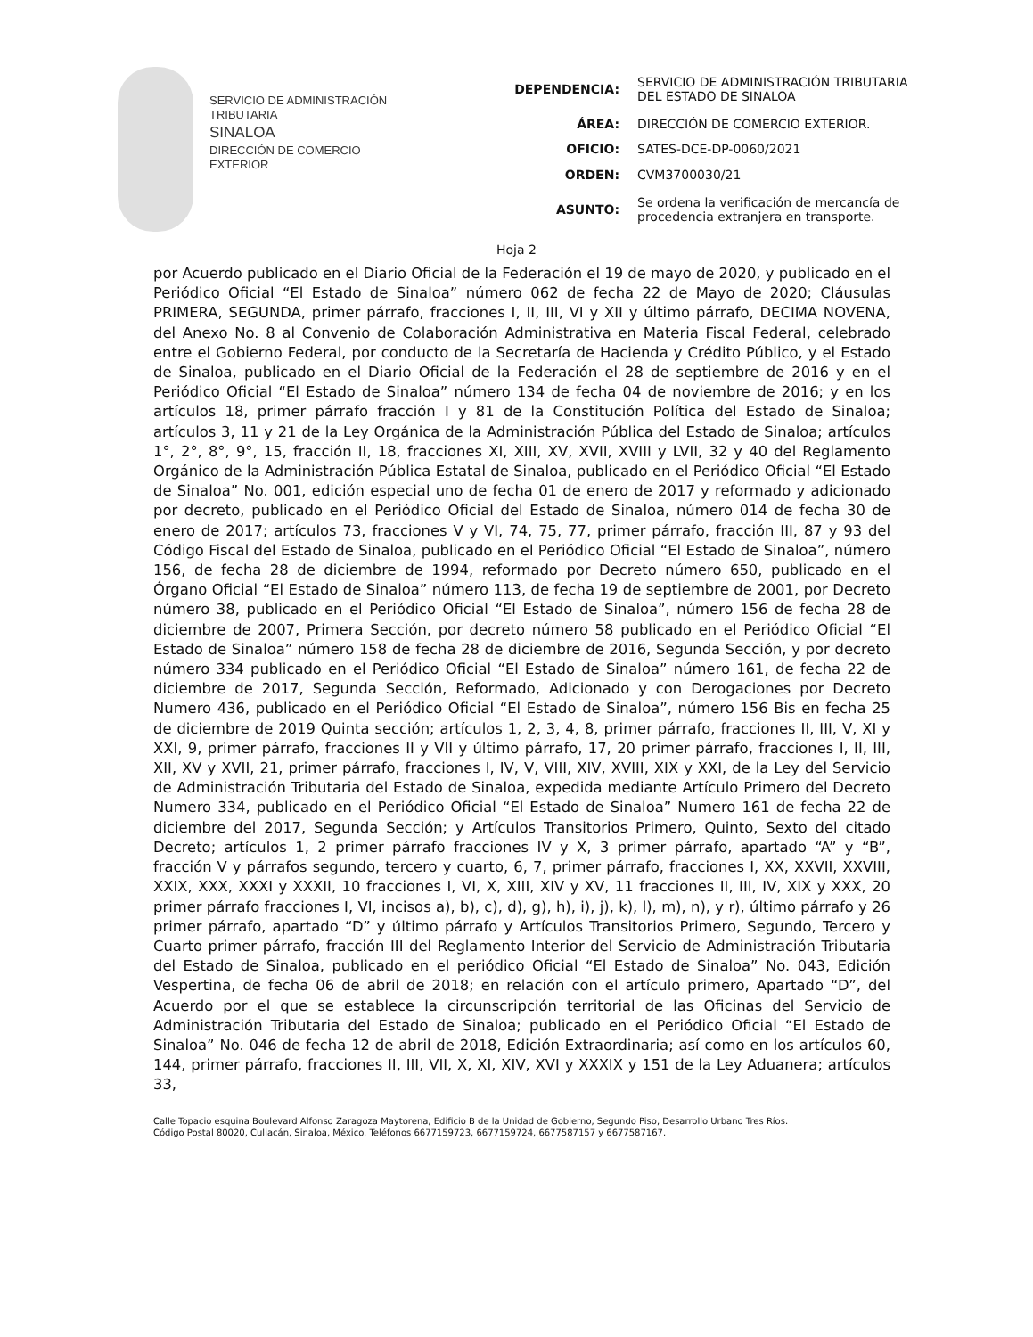SERVICIO DE ADMINISTRACIÓN
TRIBUTARIA
SINALOA
DIRECCIÓN DE COMERCIO
EXTERIOR
| DEPENDENCIA: | SERVICIO DE ADMINISTRACIÓN TRIBUTARIA DEL ESTADO DE SINALOA |
| ÁREA: | DIRECCIÓN DE COMERCIO EXTERIOR. |
| OFICIO: | SATES-DCE-DP-0060/2021 |
| ORDEN: | CVM3700030/21 |
| ASUNTO: | Se ordena la verificación de mercancía de procedencia extranjera en transporte. |
Hoja 2
por Acuerdo publicado en el Diario Oficial de la Federación el 19 de mayo de 2020, y publicado en el Periódico Oficial “El Estado de Sinaloa” número 062 de fecha 22 de Mayo de 2020; Cláusulas PRIMERA, SEGUNDA, primer párrafo, fracciones I, II, III, VI y XII y último párrafo, DECIMA NOVENA, del Anexo No. 8 al Convenio de Colaboración Administrativa en Materia Fiscal Federal, celebrado entre el Gobierno Federal, por conducto de la Secretaría de Hacienda y Crédito Público, y el Estado de Sinaloa, publicado en el Diario Oficial de la Federación el 28 de septiembre de 2016 y en el Periódico Oficial “El Estado de Sinaloa” número 134 de fecha 04 de noviembre de 2016; y en los artículos 18, primer párrafo fracción I y 81 de la Constitución Política del Estado de Sinaloa; artículos 3, 11 y 21 de la Ley Orgánica de la Administración Pública del Estado de Sinaloa; artículos 1°, 2°, 8°, 9°, 15, fracción II, 18, fracciones XI, XIII, XV, XVII, XVIII y LVII, 32 y 40 del Reglamento Orgánico de la Administración Pública Estatal de Sinaloa, publicado en el Periódico Oficial “El Estado de Sinaloa” No. 001, edición especial uno de fecha 01 de enero de 2017 y reformado y adicionado por decreto, publicado en el Periódico Oficial del Estado de Sinaloa, número 014 de fecha 30 de enero de 2017; artículos 73, fracciones V y VI, 74, 75, 77, primer párrafo, fracción III, 87 y 93 del Código Fiscal del Estado de Sinaloa, publicado en el Periódico Oficial “El Estado de Sinaloa”, número 156, de fecha 28 de diciembre de 1994, reformado por Decreto número 650, publicado en el Órgano Oficial “El Estado de Sinaloa” número 113, de fecha 19 de septiembre de 2001, por Decreto número 38, publicado en el Periódico Oficial “El Estado de Sinaloa”, número 156 de fecha 28 de diciembre de 2007, Primera Sección, por decreto número 58 publicado en el Periódico Oficial “El Estado de Sinaloa” número 158 de fecha 28 de diciembre de 2016, Segunda Sección, y por decreto número 334 publicado en el Periódico Oficial “El Estado de Sinaloa” número 161, de fecha 22 de diciembre de 2017, Segunda Sección, Reformado, Adicionado y con Derogaciones por Decreto Numero 436, publicado en el Periódico Oficial “El Estado de Sinaloa”, número 156 Bis en fecha 25 de diciembre de 2019 Quinta sección; artículos 1, 2, 3, 4, 8, primer párrafo, fracciones II, III, V, XI y XXI, 9, primer párrafo, fracciones II y VII y último párrafo, 17, 20 primer párrafo, fracciones I, II, III, XII, XV y XVII, 21, primer párrafo, fracciones I, IV, V, VIII, XIV, XVIII, XIX y XXI, de la Ley del Servicio de Administración Tributaria del Estado de Sinaloa, expedida mediante Artículo Primero del Decreto Numero 334, publicado en el Periódico Oficial “El Estado de Sinaloa” Numero 161 de fecha 22 de diciembre del 2017, Segunda Sección; y Artículos Transitorios Primero, Quinto, Sexto del citado Decreto; artículos 1, 2 primer párrafo fracciones IV y X, 3 primer párrafo, apartado “A” y “B”, fracción V y párrafos segundo, tercero y cuarto, 6, 7, primer párrafo, fracciones I, XX, XXVII, XXVIII, XXIX, XXX, XXXI y XXXII, 10 fracciones I, VI, X, XIII, XIV y XV, 11 fracciones II, III, IV, XIX y XXX, 20 primer párrafo fracciones I, VI, incisos a), b), c), d), g), h), i), j), k), l), m), n), y r), último párrafo y 26 primer párrafo, apartado “D” y último párrafo y Artículos Transitorios Primero, Segundo, Tercero y Cuarto primer párrafo, fracción III del Reglamento Interior del Servicio de Administración Tributaria del Estado de Sinaloa, publicado en el periódico Oficial “El Estado de Sinaloa” No. 043, Edición Vespertina, de fecha 06 de abril de 2018; en relación con el artículo primero, Apartado “D”, del Acuerdo por el que se establece la circunscripción territorial de las Oficinas del Servicio de Administración Tributaria del Estado de Sinaloa; publicado en el Periódico Oficial “El Estado de Sinaloa” No. 046 de fecha 12 de abril de 2018, Edición Extraordinaria; así como en los artículos 60, 144, primer párrafo, fracciones II, III, VII, X, XI, XIV, XVI y XXXIX y 151 de la Ley Aduanera; artículos 33,
Calle Topacio esquina Boulevard Alfonso Zaragoza Maytorena, Edificio B de la Unidad de Gobierno, Segundo Piso, Desarrollo Urbano Tres Ríos.
Código Postal 80020, Culiacán, Sinaloa, México. Teléfonos 6677159723, 6677159724, 6677587157 y 6677587167.